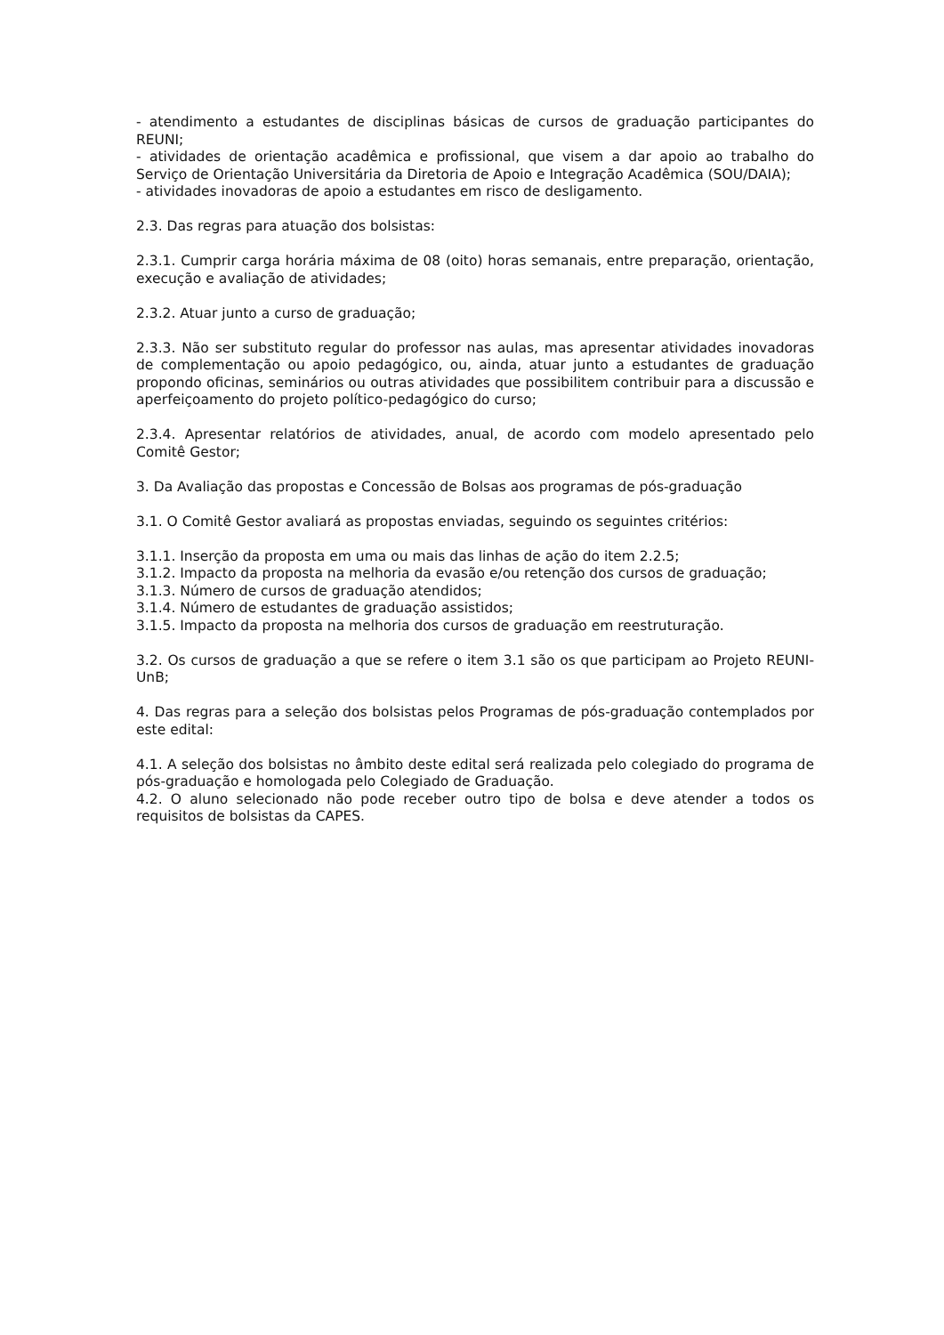- atendimento a estudantes de disciplinas básicas de cursos de graduação participantes do REUNI;
- atividades de orientação acadêmica e profissional, que visem a dar apoio ao trabalho do Serviço de Orientação Universitária da Diretoria de Apoio e Integração Acadêmica (SOU/DAIA);
- atividades inovadoras de apoio a estudantes em risco de desligamento.
2.3. Das regras para atuação dos bolsistas:
2.3.1. Cumprir carga horária máxima de 08 (oito) horas semanais, entre preparação, orientação, execução e avaliação de atividades;
2.3.2. Atuar junto a curso de graduação;
2.3.3. Não ser substituto regular do professor nas aulas, mas apresentar atividades inovadoras de complementação ou apoio pedagógico, ou, ainda, atuar junto a estudantes de graduação propondo oficinas, seminários ou outras atividades que possibilitem contribuir para a discussão e aperfeiçoamento do projeto político-pedagógico do curso;
2.3.4. Apresentar relatórios de atividades, anual, de acordo com modelo apresentado pelo Comitê Gestor;
3. Da Avaliação das propostas e Concessão de Bolsas aos programas de pós-graduação
3.1. O Comitê Gestor avaliará as propostas enviadas, seguindo os seguintes critérios:
3.1.1. Inserção da proposta em uma ou mais das linhas de ação do item 2.2.5;
3.1.2. Impacto da proposta na melhoria da evasão e/ou retenção dos cursos de graduação;
3.1.3. Número de cursos de graduação atendidos;
3.1.4. Número de estudantes de graduação assistidos;
3.1.5. Impacto da proposta na melhoria dos cursos de graduação em reestruturação.
3.2. Os cursos de graduação a que se refere o item 3.1 são os que participam ao Projeto REUNI-UnB;
4. Das regras para a seleção dos bolsistas pelos Programas de pós-graduação contemplados por este edital:
4.1. A seleção dos bolsistas no âmbito deste edital será realizada pelo colegiado do programa de pós-graduação e homologada pelo Colegiado de Graduação.
4.2. O aluno selecionado não pode receber outro tipo de bolsa e deve atender a todos os requisitos de bolsistas da CAPES.